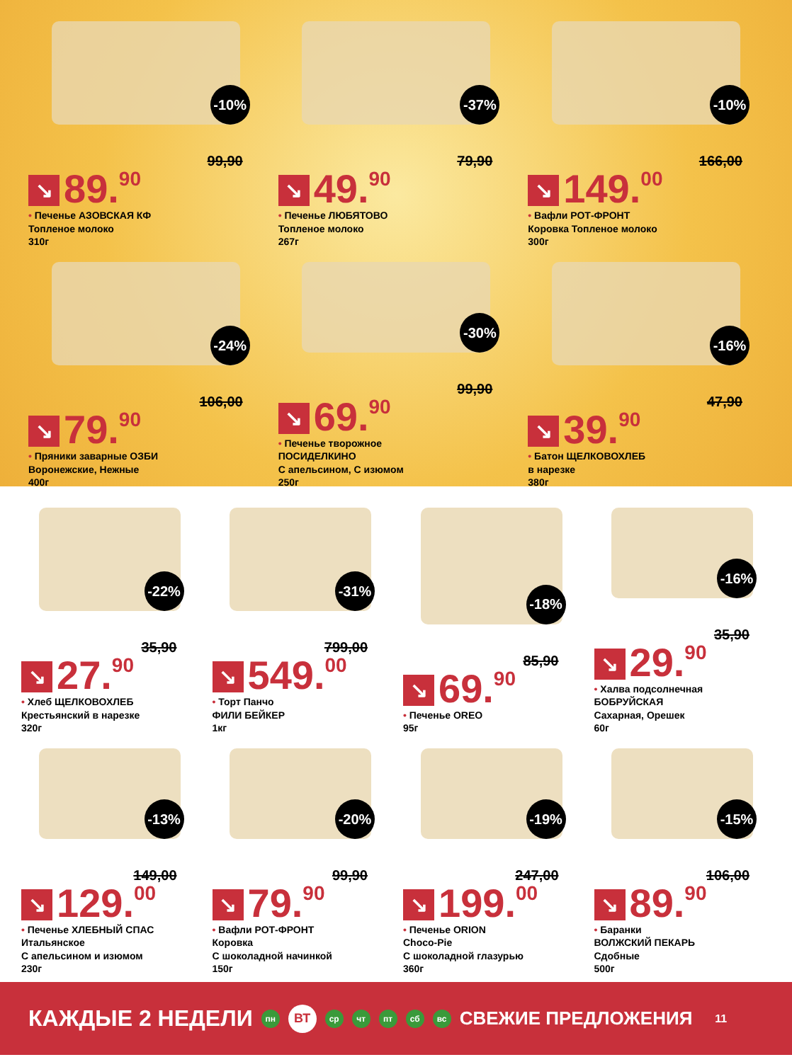-10%
99,90
↘ 89.<sup>90</sup>
• Печенье АЗОВСКАЯ КФ
Топленое молоко
310г
-37%
79,90
↘ 49.<sup>90</sup>
• Печенье ЛЮБЯТОВО
Топленое молоко
267г
-10%
166,00
↘ 149.<sup>00</sup>
• Вафли РОТ-ФРОНТ
Коровка Топленое молоко
300г
-24%
106,00
↘ 79.<sup>90</sup>
• Пряники заварные ОЗБИ
Воронежские, Нежные
400г
-30%
99,90
↘ 69.<sup>90</sup>
• Печенье творожное
ПОСИДЕЛКИНО
С апельсином, С изюмом
250г
-16%
47,90
↘ 39.<sup>90</sup>
• Батон ЩЕЛКОВОХЛЕБ
в нарезке
380г
-22%
35,90
↘ 27.<sup>90</sup>
• Хлеб ЩЕЛКОВОХЛЕБ
Крестьянский в нарезке
320г
-31%
799,00
↘ 549.<sup>00</sup>
• Торт Панчо
ФИЛИ БЕЙКЕР
1кг
-18%
85,90
↘ 69.<sup>90</sup>
• Печенье OREO
95г
-16%
35,90
↘ 29.<sup>90</sup>
• Халва подсолнечная
БОБРУЙСКАЯ
Сахарная, Орешек
60г
-13%
149,00
↘ 129.<sup>00</sup>
• Печенье ХЛЕБНЫЙ СПАС
Итальянское
С апельсином и изюмом
230г
-20%
99,90
↘ 79.<sup>90</sup>
• Вафли РОТ-ФРОНТ
Коровка
С шоколадной начинкой
150г
-19%
247,00
↘ 199.<sup>00</sup>
• Печенье ORION
Choco-Pie
С шоколадной глазурью
360г
-15%
106,00
↘ 89.<sup>90</sup>
• Баранки
ВОЛЖСКИЙ ПЕКАРЬ
Сдобные
500г
КАЖДЫЕ 2 НЕДЕЛИ пн ВТ ср чт пт сб вс СВЕЖИЕ ПРЕДЛОЖЕНИЯ 11